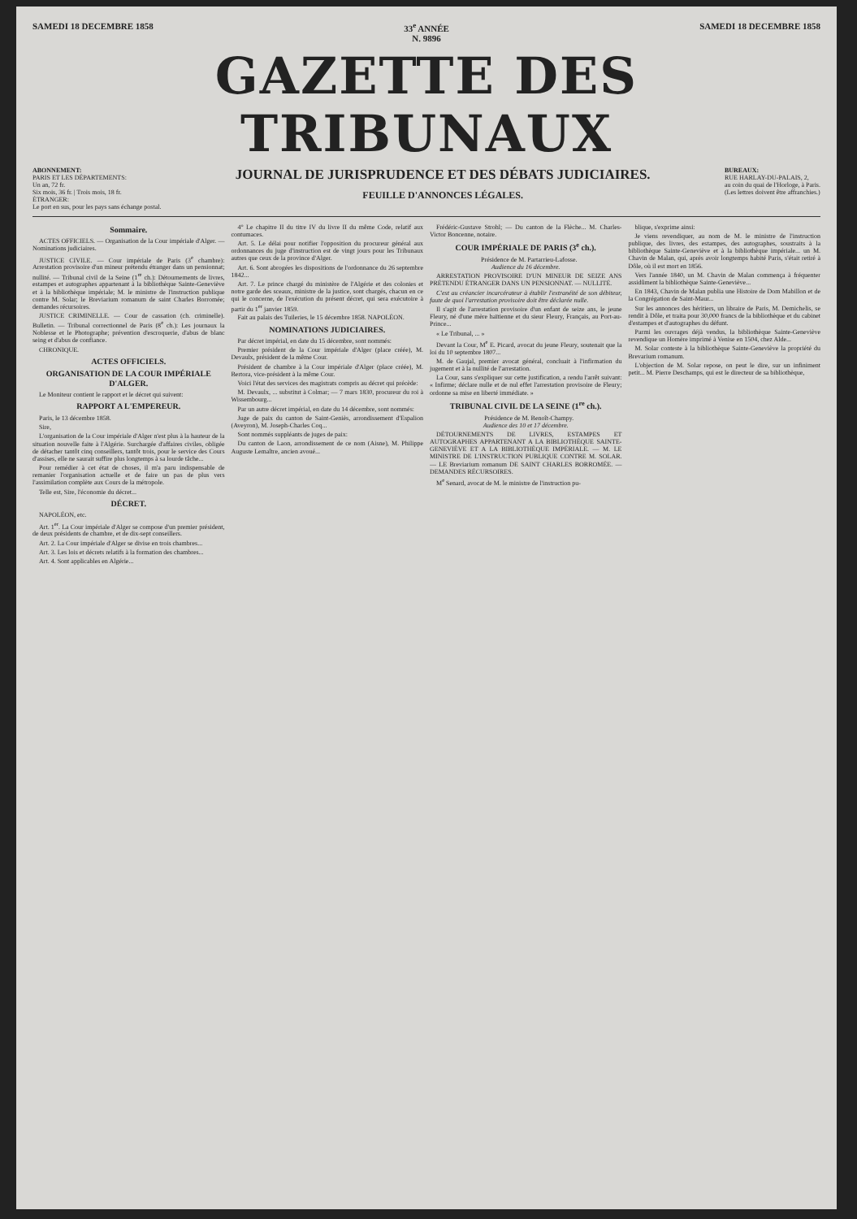SAMEDI 18 DECEMBRE 1858 33<sup>e</sup> ANNÉE
N. 9896 SAMEDI 18 DECEMBRE 1858
GAZETTE DES TRIBUNAUX
ABONNEMENT:
PARIS ET LES DÉPARTEMENTS:
Un an, 72 fr.
Six mois, 36 fr. | Trois mois, 18 fr.
ÉTRANGER:
Le port en sus, pour les pays sans échange postal.
JOURNAL DE JURISPRUDENCE ET DES DÉBATS JUDICIAIRES.
FEUILLE D'ANNONCES LÉGALES.
BUREAUX:
RUE HARLAY-DU-PALAIS, 2,
au coin du quai de l'Horloge, à Paris.
(Les lettres doivent être affranchies.)
Sommaire.
ACTES OFFICIELS. — Organisation de la Cour impériale d'Alger. — Nominations judiciaires.
JUSTICE CIVILE. — Cour impériale de Paris (3<sup>e</sup> chambre): Arrestation provisoire d'un mineur prétendu étranger dans un pensionnat; nullité. — Tribunal civil de la Seine (1<sup>re</sup> ch.): Détournements de livres, estampes et autographes appartenant à la bibliothèque Sainte-Geneviève et à la bibliothèque impériale; M. le ministre de l'instruction publique contre M. Solar; le Breviarium romanum de saint Charles Borromée; demandes récursoires.
JUSTICE CRIMINELLE. — Cour de cassation (ch. criminelle). Bulletin. — Tribunal correctionnel de Paris (8<sup>e</sup> ch.): Les journaux la Noblesse et le Photographe; prévention d'escroquerie, d'abus de blanc seing et d'abus de confiance.
CHRONIQUE.
ACTES OFFICIELS.
ORGANISATION DE LA COUR IMPÉRIALE D'ALGER.
Le Moniteur contient le rapport et le décret qui suivent:
RAPPORT A L'EMPEREUR.
Paris, le 13 décembre 1858.
Sire,
L'organisation de la Cour impériale d'Alger n'est plus à la hauteur de la situation nouvelle faite à l'Algérie. Surchargée d'affaires civiles, obligée de détacher tantôt cinq conseillers, tantôt trois, pour le service des Cours d'assises, elle ne saurait suffire plus longtemps à sa lourde tâche...
Pour remédier à cet état de choses, il m'a paru indispensable de remanier l'organisation actuelle et de faire un pas de plus vers l'assimilation complète aux Cours de la métropole.
Telle est, Sire, l'économie du décret...
DÉCRET.
NAPOLÉON, etc.
Art. 1<sup>er</sup>. La Cour impériale d'Alger se compose d'un premier président, de deux présidents de chambre, et de dix-sept conseillers.
Art. 2. La Cour impériale d'Alger se divise en trois chambres...
Art. 3. Les lois et décrets relatifs à la formation des chambres...
Art. 4. Sont applicables en Algérie...
4° Le chapitre II du titre IV du livre II du même Code, relatif aux contumaces.
Art. 5. Le délai pour notifier l'opposition du procureur général aux ordonnances du juge d'instruction est de vingt jours pour les Tribunaux autres que ceux de la province d'Alger.
Art. 6. Sont abrogées les dispositions de l'ordonnance du 26 septembre 1842...
Art. 7. Le prince chargé du ministère de l'Algérie et des colonies et notre garde des sceaux, ministre de la justice, sont chargés, chacun en ce qui le concerne, de l'exécution du présent décret, qui sera exécutoire à partir du 1<sup>er</sup> janvier 1859.
Fait au palais des Tuileries, le 15 décembre 1858. NAPOLÉON.
NOMINATIONS JUDICIAIRES.
Par décret impérial, en date du 15 décembre, sont nommés:
Premier président de la Cour impériale d'Alger (place créée), M. Devaulx, président de la même Cour.
Président de chambre à la Cour impériale d'Alger (place créée), M. Bertora, vice-président à la même Cour.
Voici l'état des services des magistrats compris au décret qui précède:
M. Devaulx, ... substitut à Colmar; — 7 mars 1830, procureur du roi à Wissembourg...
Par un autre décret impérial, en date du 14 décembre, sont nommés:
Juge de paix du canton de Saint-Geniès, arrondissement d'Espalion (Aveyron), M. Joseph-Charles Coq...
Sont nommés suppléants de juges de paix:
Du canton de Laon, arrondissement de ce nom (Aisne), M. Philippe Auguste Lemaître, ancien avoué...
Frédéric-Gustave Strohl; — Du canton de la Flèche... M. Charles-Victor Boncenne, notaire.
COUR IMPÉRIALE DE PARIS (3<sup>e</sup> ch.).
Présidence de M. Partarrieu-Lafosse.
Audience du 16 décembre.
ARRESTATION PROVISOIRE D'UN MINEUR DE SEIZE ANS PRÉTENDU ÉTRANGER DANS UN PENSIONNAT. — NULLITÉ.
C'est au créancier incarcérateur à établir l'extranéité de son débiteur, faute de quoi l'arrestation provisoire doit être déclarée nulle.
Il s'agit de l'arrestation provisoire d'un enfant de seize ans, le jeune Fleury, né d'une mère haïtienne et du sieur Fleury, Français, au Port-au-Prince...
« Le Tribunal, ... »
Devant la Cour, M<sup>e</sup> E. Picard, avocat du jeune Fleury, soutenait que la loi du 10 septembre 1807...
M. de Gaujal, premier avocat général, concluait à l'infirmation du jugement et à la nullité de l'arrestation.
La Cour, sans s'expliquer sur cette justification, a rendu l'arrêt suivant: « Infirme; déclare nulle et de nul effet l'arrestation provisoire de Fleury; ordonne sa mise en liberté immédiate. »
TRIBUNAL CIVIL DE LA SEINE (1<sup>re</sup> ch.).
Présidence de M. Benoît-Champy.
Audience des 10 et 17 décembre.
DÉTOURNEMENTS DE LIVRES, ESTAMPES ET AUTOGRAPHES APPARTENANT A LA BIBLIOTHÈQUE SAINTE-GENEVIÈVE ET A LA BIBLIOTHÈQUE IMPÉRIALE. — M. LE MINISTRE DE L'INSTRUCTION PUBLIQUE CONTRE M. SOLAR. — LE Breviarium romanum DE SAINT CHARLES BORROMÉE. — DEMANDES RÉCURSOIRES.
M<sup>e</sup> Senard, avocat de M. le ministre de l'instruction pu-
blique, s'exprime ainsi:
Je viens revendiquer, au nom de M. le ministre de l'instruction publique, des livres, des estampes, des autographes, soustraits à la bibliothèque Sainte-Geneviève et à la bibliothèque impériale... un M. Chavin de Malan, qui, après avoir longtemps habité Paris, s'était retiré à Dôle, où il est mort en 1856.
Vers l'année 1840, un M. Chavin de Malan commença à fréquenter assidûment la bibliothèque Sainte-Geneviève...
En 1843, Chavin de Malan publia une Histoire de Dom Mabillon et de la Congrégation de Saint-Maur...
Sur les annonces des héritiers, un libraire de Paris, M. Demichelis, se rendit à Dôle, et traita pour 30,000 francs de la bibliothèque et du cabinet d'estampes et d'autographes du défunt.
Parmi les ouvrages déjà vendus, la bibliothèque Sainte-Geneviève revendique un Homère imprimé à Venise en 1504, chez Alde...
M. Solar conteste à la bibliothèque Sainte-Geneviève la propriété du Brevarium romanum.
L'objection de M. Solar repose, on peut le dire, sur un infiniment petit... M. Pierre Deschamps, qui est le directeur de sa bibliothèque,